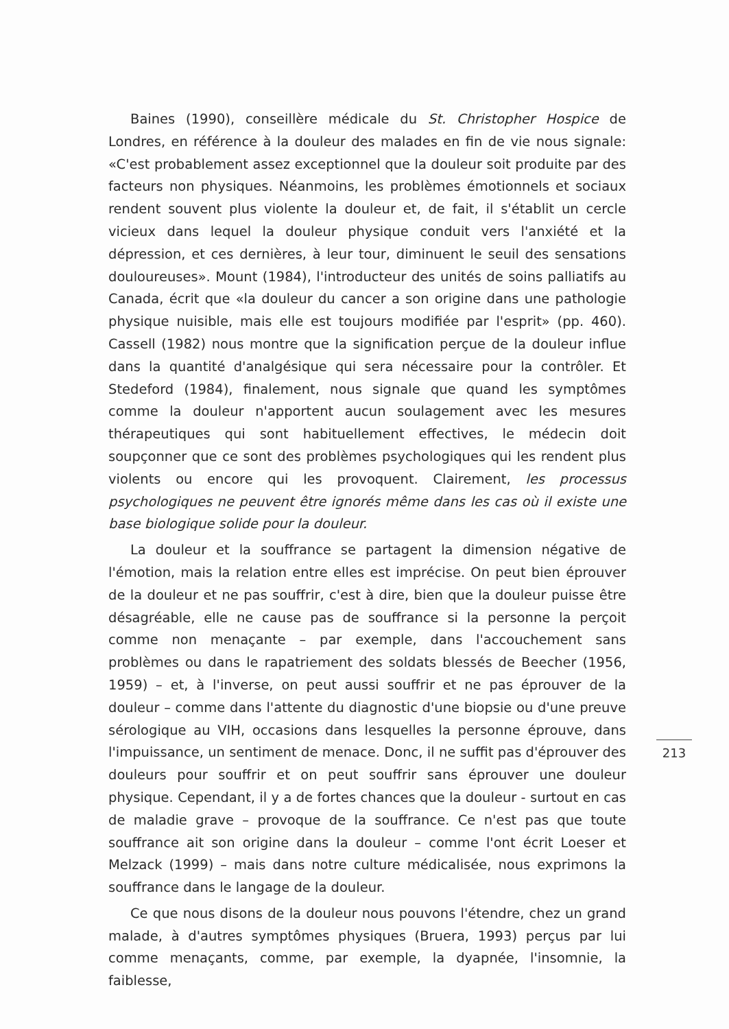Baines (1990), conseillère médicale du St. Christopher Hospice de Londres, en référence à la douleur des malades en fin de vie nous signale: «C'est probablement assez exceptionnel que la douleur soit produite par des facteurs non physiques. Néanmoins, les problèmes émotionnels et sociaux rendent souvent plus violente la douleur et, de fait, il s'établit un cercle vicieux dans lequel la douleur physique conduit vers l'anxiété et la dépression, et ces dernières, à leur tour, diminuent le seuil des sensations douloureuses». Mount (1984), l'introducteur des unités de soins palliatifs au Canada, écrit que «la douleur du cancer a son origine dans une pathologie physique nuisible, mais elle est toujours modifiée par l'esprit» (pp. 460). Cassell (1982) nous montre que la signification perçue de la douleur influe dans la quantité d'analgésique qui sera nécessaire pour la contrôler. Et Stedeford (1984), finalement, nous signale que quand les symptômes comme la douleur n'apportent aucun soulagement avec les mesures thérapeutiques qui sont habituellement effectives, le médecin doit soupçonner que ce sont des problèmes psychologiques qui les rendent plus violents ou encore qui les provoquent. Clairement, les processus psychologiques ne peuvent être ignorés même dans les cas où il existe une base biologique solide pour la douleur.
La douleur et la souffrance se partagent la dimension négative de l'émotion, mais la relation entre elles est imprécise. On peut bien éprouver de la douleur et ne pas souffrir, c'est à dire, bien que la douleur puisse être désagréable, elle ne cause pas de souffrance si la personne la perçoit comme non menaçante – par exemple, dans l'accouchement sans problèmes ou dans le rapatriement des soldats blessés de Beecher (1956, 1959) – et, à l'inverse, on peut aussi souffrir et ne pas éprouver de la douleur – comme dans l'attente du diagnostic d'une biopsie ou d'une preuve sérologique au VIH, occasions dans lesquelles la personne éprouve, dans l'impuissance, un sentiment de menace. Donc, il ne suffit pas d'éprouver des douleurs pour souffrir et on peut souffrir sans éprouver une douleur physique. Cependant, il y a de fortes chances que la douleur - surtout en cas de maladie grave – provoque de la souffrance. Ce n'est pas que toute souffrance ait son origine dans la douleur – comme l'ont écrit Loeser et Melzack (1999) – mais dans notre culture médicalisée, nous exprimons la souffrance dans le langage de la douleur.
Ce que nous disons de la douleur nous pouvons l'étendre, chez un grand malade, à d'autres symptômes physiques (Bruera, 1993) perçus par lui comme menaçants, comme, par exemple, la dyapnée, l'insomnie, la faiblesse,
213